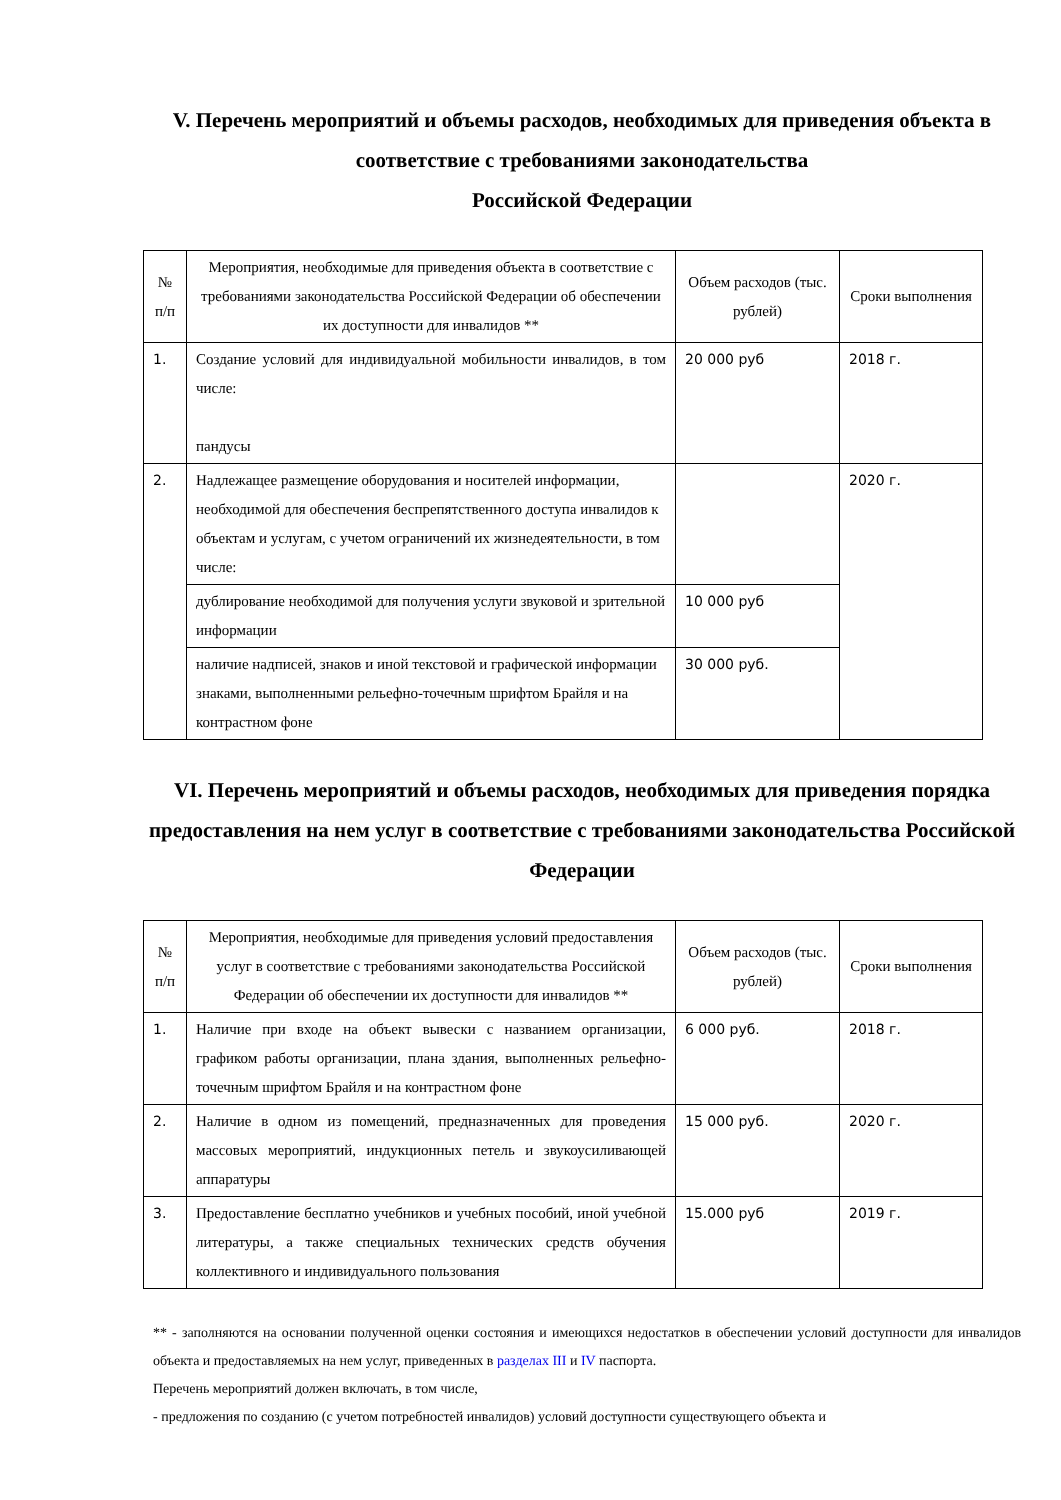V. Перечень мероприятий и объемы расходов, необходимых для приведения объекта в соответствие с требованиями законодательства
Российской Федерации
| № п/п | Мероприятия, необходимые для приведения объекта в соответствие с требованиями законодательства Российской Федерации об обеспечении их доступности для инвалидов ** | Объем расходов (тыс. рублей) | Сроки выполнения |
| --- | --- | --- | --- |
| 1. | Создание условий для индивидуальной мобильности инвалидов, в том числе: пандусы | 20 000 руб | 2018 г. |
| 2. | Надлежащее размещение оборудования и носителей информации, необходимой для обеспечения беспрепятственного доступа инвалидов к объектам и услугам, с учетом ограничений их жизнедеятельности, в том числе: | | 2020 г. |
| | дублирование необходимой для получения услуги звуковой и зрительной информации | 10 000 руб | |
| | наличие надписей, знаков и иной текстовой и графической информации знаками, выполненными рельефно-точечным шрифтом Брайля и на контрастном фоне | 30 000 руб. | |
VI. Перечень мероприятий и объемы расходов, необходимых для приведения порядка предоставления на нем услуг в соответствие с требованиями законодательства Российской Федерации
| № п/п | Мероприятия, необходимые для приведения условий предоставления услуг в соответствие с требованиями законодательства Российской Федерации об обеспечении их доступности для инвалидов ** | Объем расходов (тыс. рублей) | Сроки выполнения |
| --- | --- | --- | --- |
| 1. | Наличие при входе на объект вывески с названием организации, графиком работы организации, плана здания, выполненных рельефно-точечным шрифтом Брайля и на контрастном фоне | 6 000 руб. | 2018 г. |
| 2. | Наличие в одном из помещений, предназначенных для проведения массовых мероприятий, индукционных петель и звукоусиливающей аппаратуры | 15 000 руб. | 2020 г. |
| 3. | Предоставление бесплатно учебников и учебных пособий, иной учебной литературы, а также специальных технических средств обучения коллективного и индивидуального пользования | 15.000 руб | 2019 г. |
** - заполняются на основании полученной оценки состояния и имеющихся недостатков в обеспечении условий доступности для инвалидов объекта и предоставляемых на нем услуг, приведенных в разделах III и IV паспорта.
Перечень мероприятий должен включать, в том числе,
- предложения по созданию (с учетом потребностей инвалидов) условий доступности существующего объекта и